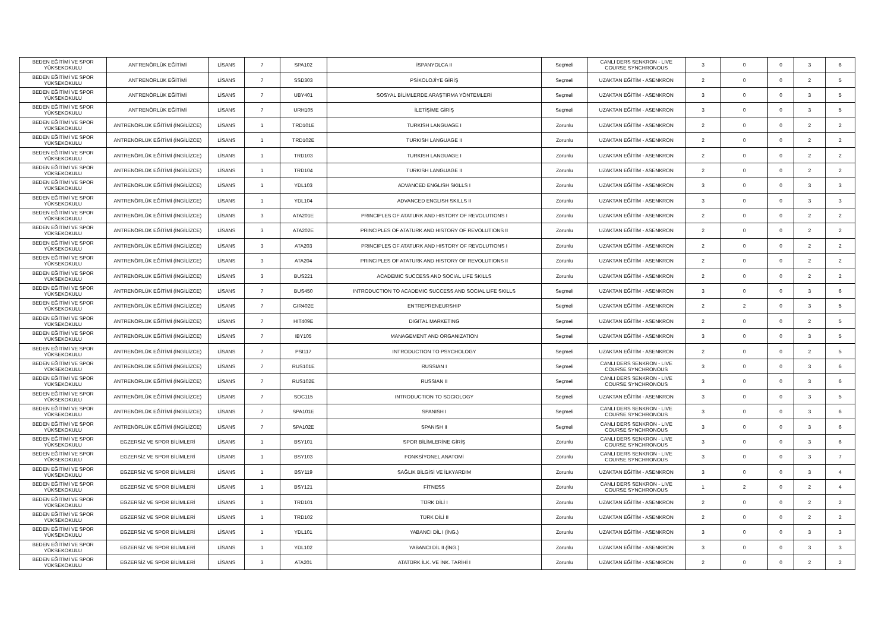| BEDEN EĞİTİMİ VE SPOR YÜKSEKOKULU | ANTRENÖRLÜK EĞİTİMİ | LİSANS | 7 | SPA102 | İSPANYOLCA II | Seçmeli | CANLI DERS SENKRON - LIVE COURSE SYNCHRONOUS | 3 | 0 | 0 | 3 | 6 |
| BEDEN EĞİTİMİ VE SPOR YÜKSEKOKULU | ANTRENÖRLÜK EĞİTİMİ | LİSANS | 7 | SSD303 | PSİKOLOJİYE GİRİŞ | Seçmeli | UZAKTAN EĞİTİM - ASENKRON | 2 | 0 | 0 | 2 | 5 |
| BEDEN EĞİTİMİ VE SPOR YÜKSEKOKULU | ANTRENÖRLÜK EĞİTİMİ | LİSANS | 7 | UBY401 | SOSYAL BİLİMLERDE ARAŞTIRMA YÖNTEMLERİ | Seçmeli | UZAKTAN EĞİTİM - ASENKRON | 3 | 0 | 0 | 3 | 5 |
| BEDEN EĞİTİMİ VE SPOR YÜKSEKOKULU | ANTRENÖRLÜK EĞİTİMİ | LİSANS | 7 | URH105 | İLETİŞİME GİRİŞ | Seçmeli | UZAKTAN EĞİTİM - ASENKRON | 3 | 0 | 0 | 3 | 5 |
| BEDEN EĞİTİMİ VE SPOR YÜKSEKOKULU | ANTRENÖRLÜK EĞİTİMİ (İNGİLİZCE) | LİSANS | 1 | TRD101E | TURKISH LANGUAGE I | Zorunlu | UZAKTAN EĞİTİM - ASENKRON | 2 | 0 | 0 | 2 | 2 |
| BEDEN EĞİTİMİ VE SPOR YÜKSEKOKULU | ANTRENÖRLÜK EĞİTİMİ (İNGİLİZCE) | LİSANS | 1 | TRD102E | TURKISH LANGUAGE II | Zorunlu | UZAKTAN EĞİTİM - ASENKRON | 2 | 0 | 0 | 2 | 2 |
| BEDEN EĞİTİMİ VE SPOR YÜKSEKOKULU | ANTRENÖRLÜK EĞİTİMİ (İNGİLİZCE) | LİSANS | 1 | TRD103 | TURKISH LANGUAGE I | Zorunlu | UZAKTAN EĞİTİM - ASENKRON | 2 | 0 | 0 | 2 | 2 |
| BEDEN EĞİTİMİ VE SPOR YÜKSEKOKULU | ANTRENÖRLÜK EĞİTİMİ (İNGİLİZCE) | LİSANS | 1 | TRD104 | TURKISH LANGUAGE II | Zorunlu | UZAKTAN EĞİTİM - ASENKRON | 2 | 0 | 0 | 2 | 2 |
| BEDEN EĞİTİMİ VE SPOR YÜKSEKOKULU | ANTRENÖRLÜK EĞİTİMİ (İNGİLİZCE) | LİSANS | 1 | YDL103 | ADVANCED ENGLISH SKILLS I | Zorunlu | UZAKTAN EĞİTİM - ASENKRON | 3 | 0 | 0 | 3 | 3 |
| BEDEN EĞİTİMİ VE SPOR YÜKSEKOKULU | ANTRENÖRLÜK EĞİTİMİ (İNGİLİZCE) | LİSANS | 1 | YDL104 | ADVANCED ENGLISH SKILLS II | Zorunlu | UZAKTAN EĞİTİM - ASENKRON | 3 | 0 | 0 | 3 | 3 |
| BEDEN EĞİTİMİ VE SPOR YÜKSEKOKULU | ANTRENÖRLÜK EĞİTİMİ (İNGİLİZCE) | LİSANS | 3 | ATA201E | PRINCIPLES OF ATATURK AND HISTORY OF REVOLUTIONS I | Zorunlu | UZAKTAN EĞİTİM - ASENKRON | 2 | 0 | 0 | 2 | 2 |
| BEDEN EĞİTİMİ VE SPOR YÜKSEKOKULU | ANTRENÖRLÜK EĞİTİMİ (İNGİLİZCE) | LİSANS | 3 | ATA202E | PRINCIPLES OF ATATURK AND HISTORY OF REVOLUTIONS II | Zorunlu | UZAKTAN EĞİTİM - ASENKRON | 2 | 0 | 0 | 2 | 2 |
| BEDEN EĞİTİMİ VE SPOR YÜKSEKOKULU | ANTRENÖRLÜK EĞİTİMİ (İNGİLİZCE) | LİSANS | 3 | ATA203 | PRINCIPLES OF ATATURK AND HISTORY OF REVOLUTIONS I | Zorunlu | UZAKTAN EĞİTİM - ASENKRON | 2 | 0 | 0 | 2 | 2 |
| BEDEN EĞİTİMİ VE SPOR YÜKSEKOKULU | ANTRENÖRLÜK EĞİTİMİ (İNGİLİZCE) | LİSANS | 3 | ATA204 | PRINCIPLES OF ATATURK AND HISTORY OF REVOLUTIONS II | Zorunlu | UZAKTAN EĞİTİM - ASENKRON | 2 | 0 | 0 | 2 | 2 |
| BEDEN EĞİTİMİ VE SPOR YÜKSEKOKULU | ANTRENÖRLÜK EĞİTİMİ (İNGİLİZCE) | LİSANS | 3 | BUS221 | ACADEMIC SUCCESS AND SOCIAL LIFE SKILLS | Zorunlu | UZAKTAN EĞİTİM - ASENKRON | 2 | 0 | 0 | 2 | 2 |
| BEDEN EĞİTİMİ VE SPOR YÜKSEKOKULU | ANTRENÖRLÜK EĞİTİMİ (İNGİLİZCE) | LİSANS | 7 | BUS450 | INTRODUCTION TO ACADEMIC SUCCESS AND SOCIAL LIFE SKILLS | Seçmeli | UZAKTAN EĞİTİM - ASENKRON | 3 | 0 | 0 | 3 | 6 |
| BEDEN EĞİTİMİ VE SPOR YÜKSEKOKULU | ANTRENÖRLÜK EĞİTİMİ (İNGİLİZCE) | LİSANS | 7 | GIR402E | ENTREPRENEURSHIP | Seçmeli | UZAKTAN EĞİTİM - ASENKRON | 2 | 2 | 0 | 3 | 5 |
| BEDEN EĞİTİMİ VE SPOR YÜKSEKOKULU | ANTRENÖRLÜK EĞİTİMİ (İNGİLİZCE) | LİSANS | 7 | HIT409E | DIGITAL MARKETING | Seçmeli | UZAKTAN EĞİTİM - ASENKRON | 2 | 0 | 0 | 2 | 5 |
| BEDEN EĞİTİMİ VE SPOR YÜKSEKOKULU | ANTRENÖRLÜK EĞİTİMİ (İNGİLİZCE) | LİSANS | 7 | IBY105 | MANAGEMENT AND ORGANIZATION | Seçmeli | UZAKTAN EĞİTİM - ASENKRON | 3 | 0 | 0 | 3 | 5 |
| BEDEN EĞİTİMİ VE SPOR YÜKSEKOKULU | ANTRENÖRLÜK EĞİTİMİ (İNGİLİZCE) | LİSANS | 7 | PSI117 | INTRODUCTION TO PSYCHOLOGY | Seçmeli | UZAKTAN EĞİTİM - ASENKRON | 2 | 0 | 0 | 2 | 5 |
| BEDEN EĞİTİMİ VE SPOR YÜKSEKOKULU | ANTRENÖRLÜK EĞİTİMİ (İNGİLİZCE) | LİSANS | 7 | RUS101E | RUSSIAN I | Seçmeli | CANLI DERS SENKRON - LIVE COURSE SYNCHRONOUS | 3 | 0 | 0 | 3 | 6 |
| BEDEN EĞİTİMİ VE SPOR YÜKSEKOKULU | ANTRENÖRLÜK EĞİTİMİ (İNGİLİZCE) | LİSANS | 7 | RUS102E | RUSSIAN II | Seçmeli | CANLI DERS SENKRON - LIVE COURSE SYNCHRONOUS | 3 | 0 | 0 | 3 | 6 |
| BEDEN EĞİTİMİ VE SPOR YÜKSEKOKULU | ANTRENÖRLÜK EĞİTİMİ (İNGİLİZCE) | LİSANS | 7 | SOC115 | INTRODUCTION TO SOCIOLOGY | Seçmeli | UZAKTAN EĞİTİM - ASENKRON | 3 | 0 | 0 | 3 | 5 |
| BEDEN EĞİTİMİ VE SPOR YÜKSEKOKULU | ANTRENÖRLÜK EĞİTİMİ (İNGİLİZCE) | LİSANS | 7 | SPA101E | SPANISH I | Seçmeli | CANLI DERS SENKRON - LIVE COURSE SYNCHRONOUS | 3 | 0 | 0 | 3 | 6 |
| BEDEN EĞİTİMİ VE SPOR YÜKSEKOKULU | ANTRENÖRLÜK EĞİTİMİ (İNGİLİZCE) | LİSANS | 7 | SPA102E | SPANISH II | Seçmeli | CANLI DERS SENKRON - LIVE COURSE SYNCHRONOUS | 3 | 0 | 0 | 3 | 6 |
| BEDEN EĞİTİMİ VE SPOR YÜKSEKOKULU | EGZERSİZ VE SPOR BİLİMLERİ | LİSANS | 1 | BSY101 | SPOR BİLİMLERİNE GİRİŞ | Zorunlu | CANLI DERS SENKRON - LIVE COURSE SYNCHRONOUS | 3 | 0 | 0 | 3 | 6 |
| BEDEN EĞİTİMİ VE SPOR YÜKSEKOKULU | EGZERSİZ VE SPOR BİLİMLERİ | LİSANS | 1 | BSY103 | FONKSİYONEL ANATOMİ | Zorunlu | CANLI DERS SENKRON - LIVE COURSE SYNCHRONOUS | 3 | 0 | 0 | 3 | 7 |
| BEDEN EĞİTİMİ VE SPOR YÜKSEKOKULU | EGZERSİZ VE SPOR BİLİMLERİ | LİSANS | 1 | BSY119 | SAĞLIK BİLGİSİ VE İLKYARDIM | Zorunlu | UZAKTAN EĞİTİM - ASENKRON | 3 | 0 | 0 | 3 | 4 |
| BEDEN EĞİTİMİ VE SPOR YÜKSEKOKULU | EGZERSİZ VE SPOR BİLİMLERİ | LİSANS | 1 | BSY121 | FİTNESS | Zorunlu | CANLI DERS SENKRON - LIVE COURSE SYNCHRONOUS | 1 | 2 | 0 | 2 | 4 |
| BEDEN EĞİTİMİ VE SPOR YÜKSEKOKULU | EGZERSİZ VE SPOR BİLİMLERİ | LİSANS | 1 | TRD101 | TÜRK DİLİ I | Zorunlu | UZAKTAN EĞİTİM - ASENKRON | 2 | 0 | 0 | 2 | 2 |
| BEDEN EĞİTİMİ VE SPOR YÜKSEKOKULU | EGZERSİZ VE SPOR BİLİMLERİ | LİSANS | 1 | TRD102 | TÜRK DİLİ II | Zorunlu | UZAKTAN EĞİTİM - ASENKRON | 2 | 0 | 0 | 2 | 2 |
| BEDEN EĞİTİMİ VE SPOR YÜKSEKOKULU | EGZERSİZ VE SPOR BİLİMLERİ | LİSANS | 1 | YDL101 | YABANCI DİL I (İNG.) | Zorunlu | UZAKTAN EĞİTİM - ASENKRON | 3 | 0 | 0 | 3 | 3 |
| BEDEN EĞİTİMİ VE SPOR YÜKSEKOKULU | EGZERSİZ VE SPOR BİLİMLERİ | LİSANS | 1 | YDL102 | YABANCI DİL II (İNG.) | Zorunlu | UZAKTAN EĞİTİM - ASENKRON | 3 | 0 | 0 | 3 | 3 |
| BEDEN EĞİTİMİ VE SPOR YÜKSEKOKULU | EGZERSİZ VE SPOR BİLİMLERİ | LİSANS | 3 | ATA201 | ATATÜRK İLK. VE İNK. TARİHİ I | Zorunlu | UZAKTAN EĞİTİM - ASENKRON | 2 | 0 | 0 | 2 | 2 |